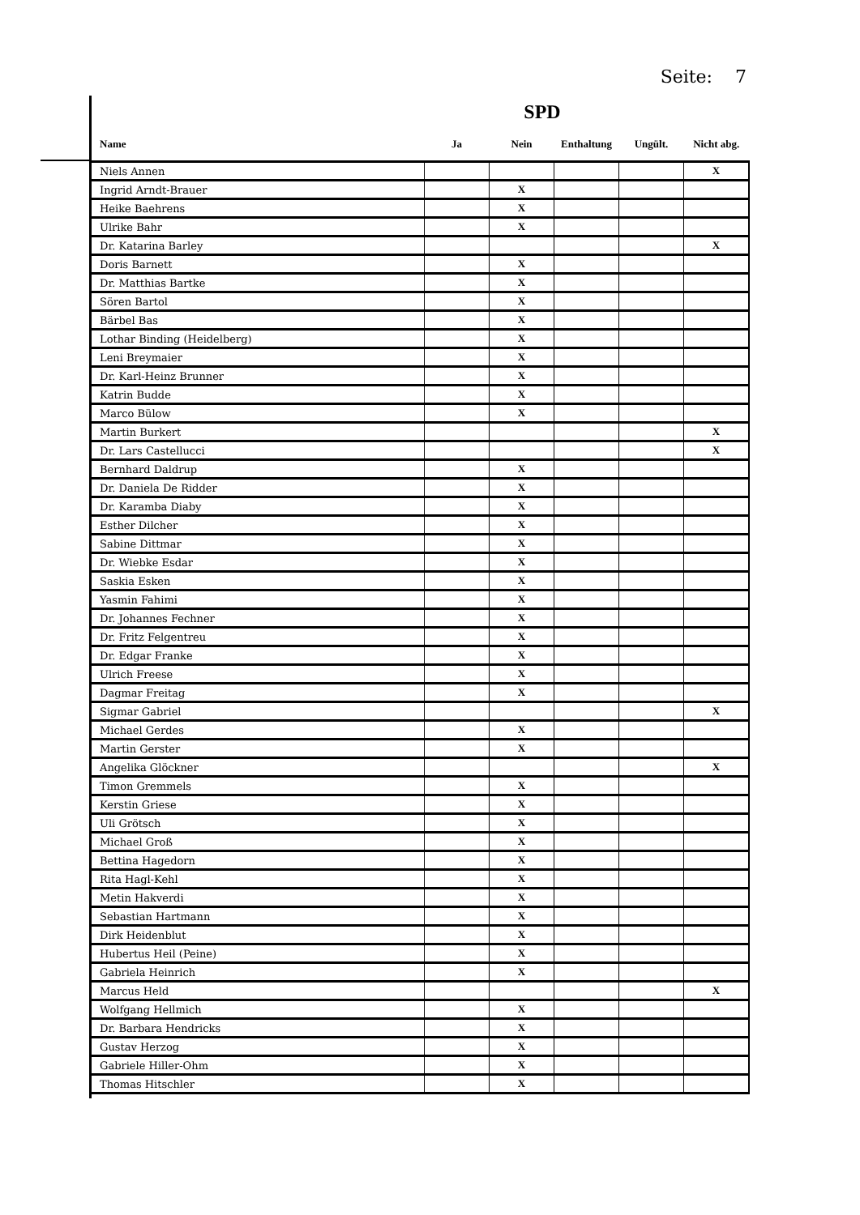Seite: 7
SPD
| Name | Ja | Nein | Enthaltung | Ungült. | Nicht abg. |
| --- | --- | --- | --- | --- | --- |
| Niels Annen | | | | | X |
| Ingrid Arndt-Brauer | | X | | | |
| Heike Baehrens | | X | | | |
| Ulrike Bahr | | X | | | |
| Dr. Katarina Barley | | | | | X |
| Doris Barnett | | X | | | |
| Dr. Matthias Bartke | | X | | | |
| Sören Bartol | | X | | | |
| Bärbel Bas | | X | | | |
| Lothar Binding (Heidelberg) | | X | | | |
| Leni Breymaier | | X | | | |
| Dr. Karl-Heinz Brunner | | X | | | |
| Katrin Budde | | X | | | |
| Marco Bülow | | X | | | |
| Martin Burkert | | | | | X |
| Dr. Lars Castellucci | | | | | X |
| Bernhard Daldrup | | X | | | |
| Dr. Daniela De Ridder | | X | | | |
| Dr. Karamba Diaby | | X | | | |
| Esther Dilcher | | X | | | |
| Sabine Dittmar | | X | | | |
| Dr. Wiebke Esdar | | X | | | |
| Saskia Esken | | X | | | |
| Yasmin Fahimi | | X | | | |
| Dr. Johannes Fechner | | X | | | |
| Dr. Fritz Felgentreu | | X | | | |
| Dr. Edgar Franke | | X | | | |
| Ulrich Freese | | X | | | |
| Dagmar Freitag | | X | | | |
| Sigmar Gabriel | | | | | X |
| Michael Gerdes | | X | | | |
| Martin Gerster | | X | | | |
| Angelika Glöckner | | | | | X |
| Timon Gremmels | | X | | | |
| Kerstin Griese | | X | | | |
| Uli Grötsch | | X | | | |
| Michael Groß | | X | | | |
| Bettina Hagedorn | | X | | | |
| Rita Hagl-Kehl | | X | | | |
| Metin Hakverdi | | X | | | |
| Sebastian Hartmann | | X | | | |
| Dirk Heidenblut | | X | | | |
| Hubertus Heil (Peine) | | X | | | |
| Gabriela Heinrich | | X | | | |
| Marcus Held | | | | | X |
| Wolfgang Hellmich | | X | | | |
| Dr. Barbara Hendricks | | X | | | |
| Gustav Herzog | | X | | | |
| Gabriele Hiller-Ohm | | X | | | |
| Thomas Hitschler | | X | | | |